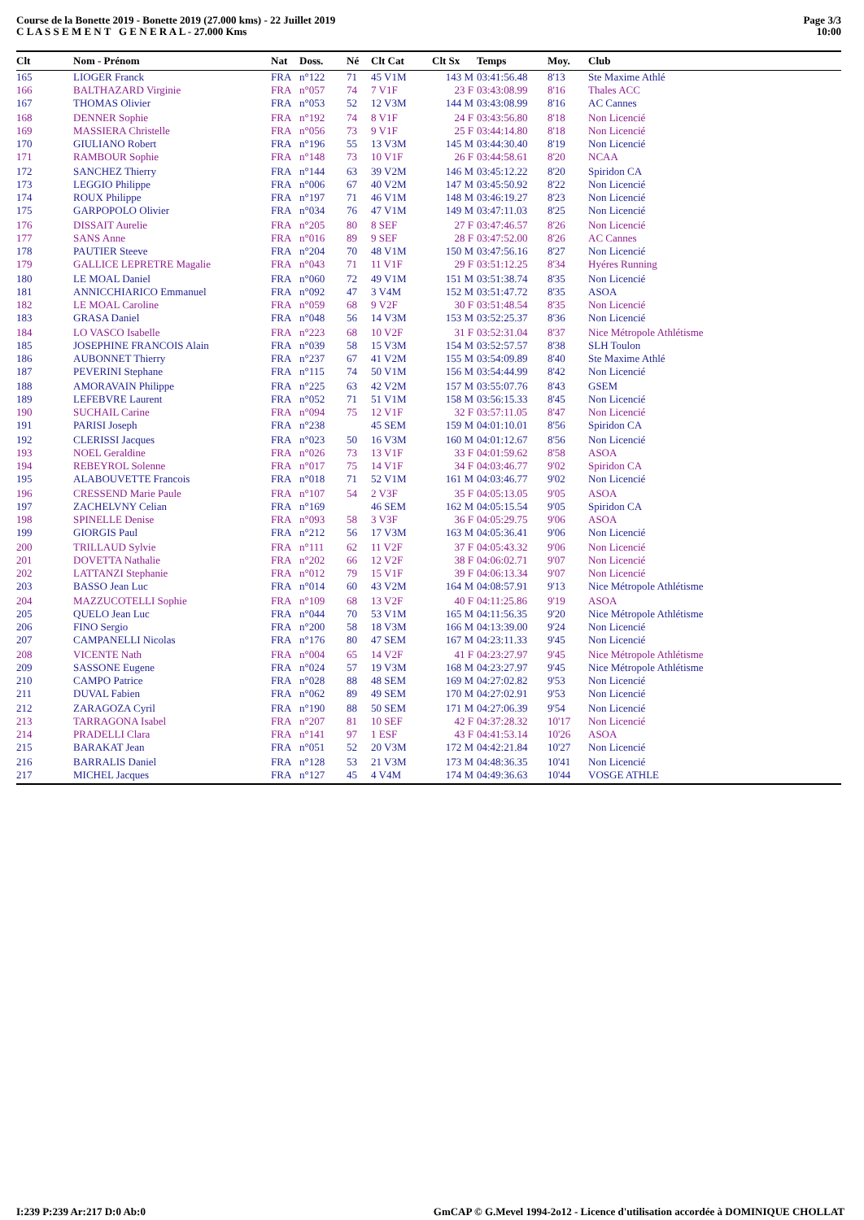Course de la Bonette 2019 - Bonette 2019 (27.000 kms) - 22 Juillet 2019
C L A S S E M E N T G E N E R A L - 27.000 Kms
Page 3/3
10:00
| Clt | Nom - Prénom | Nat | Doss. | Né | Clt Cat | Clt Sx | Temps | Moy. | Club |
| --- | --- | --- | --- | --- | --- | --- | --- | --- | --- |
| 165 | LIOGER Franck | FRA | n°122 | 71 | 45 V1M | 143 M | 03:41:56.48 | 8'13 | Ste Maxime Athlé |
| 166 | BALTHAZARD Virginie | FRA | n°057 | 74 | 7 V1F | 23 F | 03:43:08.99 | 8'16 | Thales ACC |
| 167 | THOMAS Olivier | FRA | n°053 | 52 | 12 V3M | 144 M | 03:43:08.99 | 8'16 | AC Cannes |
| 168 | DENNER Sophie | FRA | n°192 | 74 | 8 V1F | 24 F | 03:43:56.80 | 8'18 | Non Licencié |
| 169 | MASSIERA Christelle | FRA | n°056 | 73 | 9 V1F | 25 F | 03:44:14.80 | 8'18 | Non Licencié |
| 170 | GIULIANO Robert | FRA | n°196 | 55 | 13 V3M | 145 M | 03:44:30.40 | 8'19 | Non Licencié |
| 171 | RAMBOUR Sophie | FRA | n°148 | 73 | 10 V1F | 26 F | 03:44:58.61 | 8'20 | NCAA |
| 172 | SANCHEZ Thierry | FRA | n°144 | 63 | 39 V2M | 146 M | 03:45:12.22 | 8'20 | Spiridon CA |
| 173 | LEGGIO Philippe | FRA | n°006 | 67 | 40 V2M | 147 M | 03:45:50.92 | 8'22 | Non Licencié |
| 174 | ROUX Philippe | FRA | n°197 | 71 | 46 V1M | 148 M | 03:46:19.27 | 8'23 | Non Licencié |
| 175 | GARPOPOLO Olivier | FRA | n°034 | 76 | 47 V1M | 149 M | 03:47:11.03 | 8'25 | Non Licencié |
| 176 | DISSAIT Aurelie | FRA | n°205 | 80 | 8 SEF | 27 F | 03:47:46.57 | 8'26 | Non Licencié |
| 177 | SANS Anne | FRA | n°016 | 89 | 9 SEF | 28 F | 03:47:52.00 | 8'26 | AC Cannes |
| 178 | PAUTIER Steeve | FRA | n°204 | 70 | 48 V1M | 150 M | 03:47:56.16 | 8'27 | Non Licencié |
| 179 | GALLICE LEPRETRE Magalie | FRA | n°043 | 71 | 11 V1F | 29 F | 03:51:12.25 | 8'34 | Hyéres Running |
| 180 | LE MOAL Daniel | FRA | n°060 | 72 | 49 V1M | 151 M | 03:51:38.74 | 8'35 | Non Licencié |
| 181 | ANNICCHIARICO Emmanuel | FRA | n°092 | 47 | 3 V4M | 152 M | 03:51:47.72 | 8'35 | ASOA |
| 182 | LE MOAL Caroline | FRA | n°059 | 68 | 9 V2F | 30 F | 03:51:48.54 | 8'35 | Non Licencié |
| 183 | GRASA Daniel | FRA | n°048 | 56 | 14 V3M | 153 M | 03:52:25.37 | 8'36 | Non Licencié |
| 184 | LO VASCO Isabelle | FRA | n°223 | 68 | 10 V2F | 31 F | 03:52:31.04 | 8'37 | Nice Métropole Athlétisme |
| 185 | JOSEPHINE FRANCOIS Alain | FRA | n°039 | 58 | 15 V3M | 154 M | 03:52:57.57 | 8'38 | SLH Toulon |
| 186 | AUBONNET Thierry | FRA | n°237 | 67 | 41 V2M | 155 M | 03:54:09.89 | 8'40 | Ste Maxime Athlé |
| 187 | PEVERINI Stephane | FRA | n°115 | 74 | 50 V1M | 156 M | 03:54:44.99 | 8'42 | Non Licencié |
| 188 | AMORAVAIN Philippe | FRA | n°225 | 63 | 42 V2M | 157 M | 03:55:07.76 | 8'43 | GSEM |
| 189 | LEFEBVRE Laurent | FRA | n°052 | 71 | 51 V1M | 158 M | 03:56:15.33 | 8'45 | Non Licencié |
| 190 | SUCHAIL Carine | FRA | n°094 | 75 | 12 V1F | 32 F | 03:57:11.05 | 8'47 | Non Licencié |
| 191 | PARISI Joseph | FRA | n°238 | | 45 SEM | 159 M | 04:01:10.01 | 8'56 | Spiridon CA |
| 192 | CLERISSI Jacques | FRA | n°023 | 50 | 16 V3M | 160 M | 04:01:12.67 | 8'56 | Non Licencié |
| 193 | NOEL Geraldine | FRA | n°026 | 73 | 13 V1F | 33 F | 04:01:59.62 | 8'58 | ASOA |
| 194 | REBEYROL Solenne | FRA | n°017 | 75 | 14 V1F | 34 F | 04:03:46.77 | 9'02 | Spiridon CA |
| 195 | ALABOUVETTE Francois | FRA | n°018 | 71 | 52 V1M | 161 M | 04:03:46.77 | 9'02 | Non Licencié |
| 196 | CRESSEND Marie Paule | FRA | n°107 | 54 | 2 V3F | 35 F | 04:05:13.05 | 9'05 | ASOA |
| 197 | ZACHELVNY Celian | FRA | n°169 | | 46 SEM | 162 M | 04:05:15.54 | 9'05 | Spiridon CA |
| 198 | SPINELLE Denise | FRA | n°093 | 58 | 3 V3F | 36 F | 04:05:29.75 | 9'06 | ASOA |
| 199 | GIORGIS Paul | FRA | n°212 | 56 | 17 V3M | 163 M | 04:05:36.41 | 9'06 | Non Licencié |
| 200 | TRILLAUD Sylvie | FRA | n°111 | 62 | 11 V2F | 37 F | 04:05:43.32 | 9'06 | Non Licencié |
| 201 | DOVETTA Nathalie | FRA | n°202 | 66 | 12 V2F | 38 F | 04:06:02.71 | 9'07 | Non Licencié |
| 202 | LATTANZI Stephanie | FRA | n°012 | 79 | 15 V1F | 39 F | 04:06:13.34 | 9'07 | Non Licencié |
| 203 | BASSO Jean Luc | FRA | n°014 | 60 | 43 V2M | 164 M | 04:08:57.91 | 9'13 | Nice Métropole Athlétisme |
| 204 | MAZZUCOTELLI Sophie | FRA | n°109 | 68 | 13 V2F | 40 F | 04:11:25.86 | 9'19 | ASOA |
| 205 | QUELO Jean Luc | FRA | n°044 | 70 | 53 V1M | 165 M | 04:11:56.35 | 9'20 | Nice Métropole Athlétisme |
| 206 | FINO Sergio | FRA | n°200 | 58 | 18 V3M | 166 M | 04:13:39.00 | 9'24 | Non Licencié |
| 207 | CAMPANELLI Nicolas | FRA | n°176 | 80 | 47 SEM | 167 M | 04:23:11.33 | 9'45 | Non Licencié |
| 208 | VICENTE Nath | FRA | n°004 | 65 | 14 V2F | 41 F | 04:23:27.97 | 9'45 | Nice Métropole Athlétisme |
| 209 | SASSONE Eugene | FRA | n°024 | 57 | 19 V3M | 168 M | 04:23:27.97 | 9'45 | Nice Métropole Athlétisme |
| 210 | CAMPO Patrice | FRA | n°028 | 88 | 48 SEM | 169 M | 04:27:02.82 | 9'53 | Non Licencié |
| 211 | DUVAL Fabien | FRA | n°062 | 89 | 49 SEM | 170 M | 04:27:02.91 | 9'53 | Non Licencié |
| 212 | ZARAGOZA Cyril | FRA | n°190 | 88 | 50 SEM | 171 M | 04:27:06.39 | 9'54 | Non Licencié |
| 213 | TARRAGONA Isabel | FRA | n°207 | 81 | 10 SEF | 42 F | 04:37:28.32 | 10'17 | Non Licencié |
| 214 | PRADELLI Clara | FRA | n°141 | 97 | 1 ESF | 43 F | 04:41:53.14 | 10'26 | ASOA |
| 215 | BARAKAT Jean | FRA | n°051 | 52 | 20 V3M | 172 M | 04:42:21.84 | 10'27 | Non Licencié |
| 216 | BARRALIS Daniel | FRA | n°128 | 53 | 21 V3M | 173 M | 04:48:36.35 | 10'41 | Non Licencié |
| 217 | MICHEL Jacques | FRA | n°127 | 45 | 4 V4M | 174 M | 04:49:36.63 | 10'44 | VOSGE ATHLE |
I:239 P:239 Ar:217 D:0 Ab:0 GmCAP © G.Mevel 1994-2o12 - Licence d'utilisation accordée à DOMINIQUE CHOLLAT